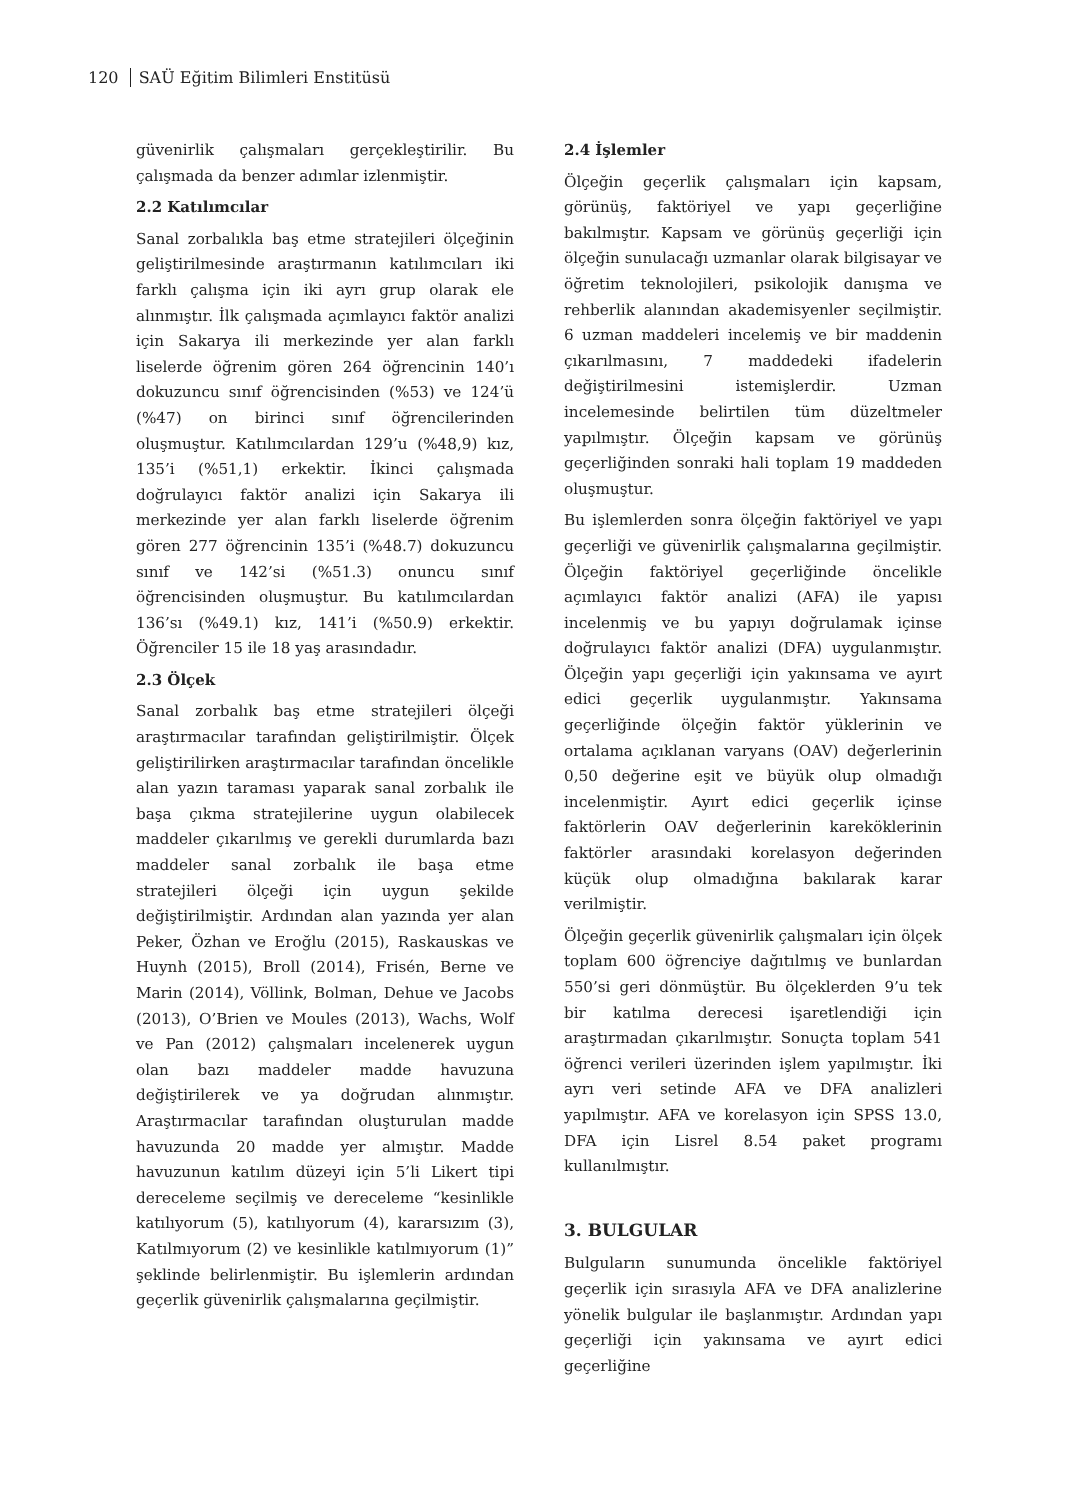120 SAÜ Eğitim Bilimleri Enstitüsü
güvenirlik çalışmaları gerçekleştirilir. Bu çalışmada da benzer adımlar izlenmiştir.
2.2 Katılımcılar
Sanal zorbalıkla baş etme stratejileri ölçeğinin geliştirilmesinde araştırmanın katılımcıları iki farklı çalışma için iki ayrı grup olarak ele alınmıştır. İlk çalışmada açımlayıcı faktör analizi için Sakarya ili merkezinde yer alan farklı liselerde öğrenim gören 264 öğrencinin 140’ı dokuzuncu sınıf öğrencisinden (%53) ve 124’ü (%47) on birinci sınıf öğrencilerinden oluşmuştur. Katılımcılardan 129’u (%48,9) kız, 135’i (%51,1) erkektir. İkinci çalışmada doğrulayıcı faktör analizi için Sakarya ili merkezinde yer alan farklı liselerde öğrenim gören 277 öğrencinin 135’i (%48.7) dokuzuncu sınıf ve 142’si (%51.3) onuncu sınıf öğrencisinden oluşmuştur. Bu katılımcılardan 136’sı (%49.1) kız, 141’i (%50.9) erkektir. Öğrenciler 15 ile 18 yaş arasındadır.
2.3 Ölçek
Sanal zorbalık baş etme stratejileri ölçeği araştırmacılar tarafından geliştirilmiştir. Ölçek geliştirilirken araştırmacılar tarafından öncelikle alan yazın taraması yaparak sanal zorbalık ile başa çıkma stratejilerine uygun olabilecek maddeler çıkarılmış ve gerekli durumlarda bazı maddeler sanal zorbalık ile başa etme stratejileri ölçeği için uygun şekilde değiştirilmiştir. Ardından alan yazında yer alan Peker, Özhan ve Eroğlu (2015), Raskauskas ve Huynh (2015), Broll (2014), Frisén, Berne ve Marin (2014), Völlink, Bolman, Dehue ve Jacobs (2013), O’Brien ve Moules (2013), Wachs, Wolf ve Pan (2012) çalışmaları incelenerek uygun olan bazı maddeler madde havuzuna değiştirilerek ve ya doğrudan alınmıştır. Araştırmacılar tarafından oluşturulan madde havuzunda 20 madde yer almıştır. Madde havuzunun katılım düzeyi için 5’li Likert tipi dereceleme seçilmiş ve dereceleme “kesinlikle katılıyorum (5), katılıyorum (4), kararsızım (3), Katılmıyorum (2) ve kesinlikle katılmıyorum (1)” şeklinde belirlenmiştir. Bu işlemlerin ardından geçerlik güvenirlik çalışmalarına geçilmiştir.
2.4 İşlemler
Ölçeğin geçerlik çalışmaları için kapsam, görünüş, faktöriyel ve yapı geçerliğine bakılmıştır. Kapsam ve görünüş geçerliği için ölçeğin sunulacağı uzmanlar olarak bilgisayar ve öğretim teknolojileri, psikolojik danışma ve rehberlik alanından akademisyenler seçilmiştir. 6 uzman maddeleri incelemiş ve bir maddenin çıkarılmasını, 7 maddedeki ifadelerin değiştirilmesini istemişlerdir. Uzman incelemesinde belirtilen tüm düzeltmeler yapılmıştır. Ölçeğin kapsam ve görünüş geçerliğinden sonraki hali toplam 19 maddeden oluşmuştur.
Bu işlemlerden sonra ölçeğin faktöriyel ve yapı geçerliği ve güvenirlik çalışmalarına geçilmiştir. Ölçeğin faktöriyel geçerliğinde öncelikle açımlayıcı faktör analizi (AFA) ile yapısı incelenmiş ve bu yapıyı doğrulamak içinse doğrulayıcı faktör analizi (DFA) uygulanmıştır. Ölçeğin yapı geçerliği için yakınsama ve ayırt edici geçerlik uygulanmıştır. Yakınsama geçerliğinde ölçeğin faktör yüklerinin ve ortalama açıklanan varyans (OAV) değerlerinin 0,50 değerine eşit ve büyük olup olmadığı incelenmiştir. Ayırt edici geçerlik içinse faktörlerin OAV değerlerinin kareköklerinin faktörler arasındaki korelasyon değerinden küçük olup olmadığına bakılarak karar verilmiştir.
Ölçeğin geçerlik güvenirlik çalışmaları için ölçek toplam 600 öğrenciye dağıtılmış ve bunlardan 550’si geri dönmüştür. Bu ölçeklerden 9’u tek bir katılma derecesi işaretlendiği için araştırmadan çıkarılmıştır. Sonuçta toplam 541 öğrenci verileri üzerinden işlem yapılmıştır. İki ayrı veri setinde AFA ve DFA analizleri yapılmıştır. AFA ve korelasyon için SPSS 13.0, DFA için Lisrel 8.54 paket programı kullanılmıştır.
3. BULGULAR
Bulguların sunumunda öncelikle faktöriyel geçerlik için sırasıyla AFA ve DFA analizlerine yönelik bulgular ile başlanmıştır. Ardından yapı geçerliği için yakınsama ve ayırt edici geçerliğine